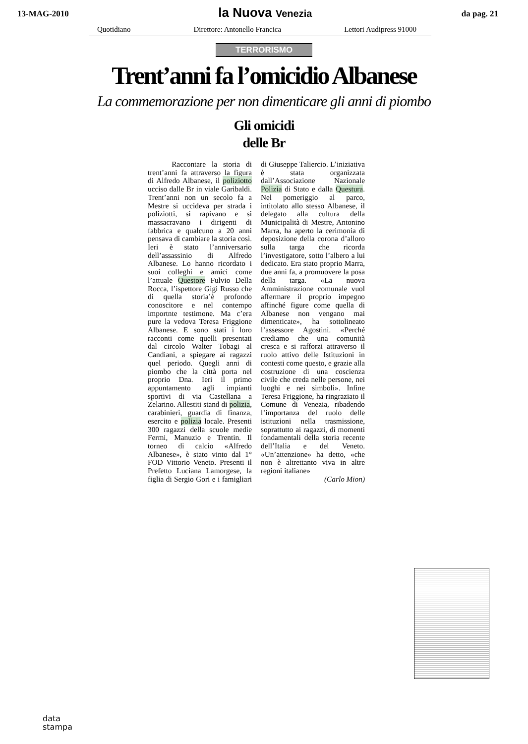13-MAG-2010
la Nuova Venezia
da pag. 21
Quotidiano Direttore: Antonello Francica Lettori Audipress 91000
TERRORISMO
Trent’anni fa l’omicidio Albanese
La commemorazione per non dimenticare gli anni di piombo
Gli omicidi
delle Br
Raccontare la storia di trent’anni fa attraverso la figura di Alfredo Albanese, il poliziotto ucciso dalle Br in viale Garibaldi. Trent’anni non un secolo fa a Mestre si uccideva per strada i poliziotti, si rapivano e si massacravano i dirigenti di fabbrica e qualcuno a 20 anni pensava di cambiare la storia così. Ieri è stato l’anniversario dell’assassinio di Alfredo Albanese. Lo hanno ricordato i suoi colleghi e amici come l’attuale Questore Fulvio Della Rocca, l’ispettore Gigi Russo che di quella storia’è profondo conoscitore e nel contempo importnte testimone. Ma c’era pure la vedova Teresa Friggione Albanese. E sono stati i loro racconti come quelli presentati dal circolo Walter Tobagi al Candiani, a spiegare ai ragazzi quel periodo. Quegli anni di piombo che la città porta nel proprio Dna. Ieri il primo appuntamento agli impianti sportivi di via Castellana a Zelarino. Allestiti stand di polizia, carabinieri, guardia di finanza, esercito e polizia locale. Presenti 300 ragazzi della scuole medie Fermi, Manuzio e Trentin. Il torneo di calcio «Alfredo Albanese», è stato vinto dal 1° FOD Vittorio Veneto. Presenti il Prefetto Luciana Lamorgese, la figlia di Sergio Gori e i famigliari di Giuseppe Taliercio. L’iniziativa è stata organizzata dall’Associazione Nazionale Polizia di Stato e dalla Questura. Nel pomeriggio al parco, intitolato allo stesso Albanese, il delegato alla cultura della Municipalità di Mestre, Antonino Marra, ha aperto la cerimonia di deposizione della corona d’alloro sulla targa che ricorda l’investigatore, sotto l’albero a lui dedicato. Era stato proprio Marra, due anni fa, a promuovere la posa della targa. «La nuova Amministrazione comunale vuol affermare il proprio impegno affinché figure come quella di Albanese non vengano mai dimenticate», ha sottolineato l’assessore Agostini. «Perché crediamo che una comunità cresca e si rafforzi attraverso il ruolo attivo delle Istituzioni in contesti come questo, e grazie alla costruzione di una coscienza civile che creda nelle persone, nei luoghi e nei simboli». Infine Teresa Friggione, ha ringraziato il Comune di Venezia, ribadendo l’importanza del ruolo delle istituzioni nella trasmissione, soprattutto ai ragazzi, di momenti fondamentali della storia recente dell’Italia e del Veneto. «Un’attenzione» ha detto, «che non è altrettanto viva in altre regioni italiane»
(Carlo Mion)
data
stampa